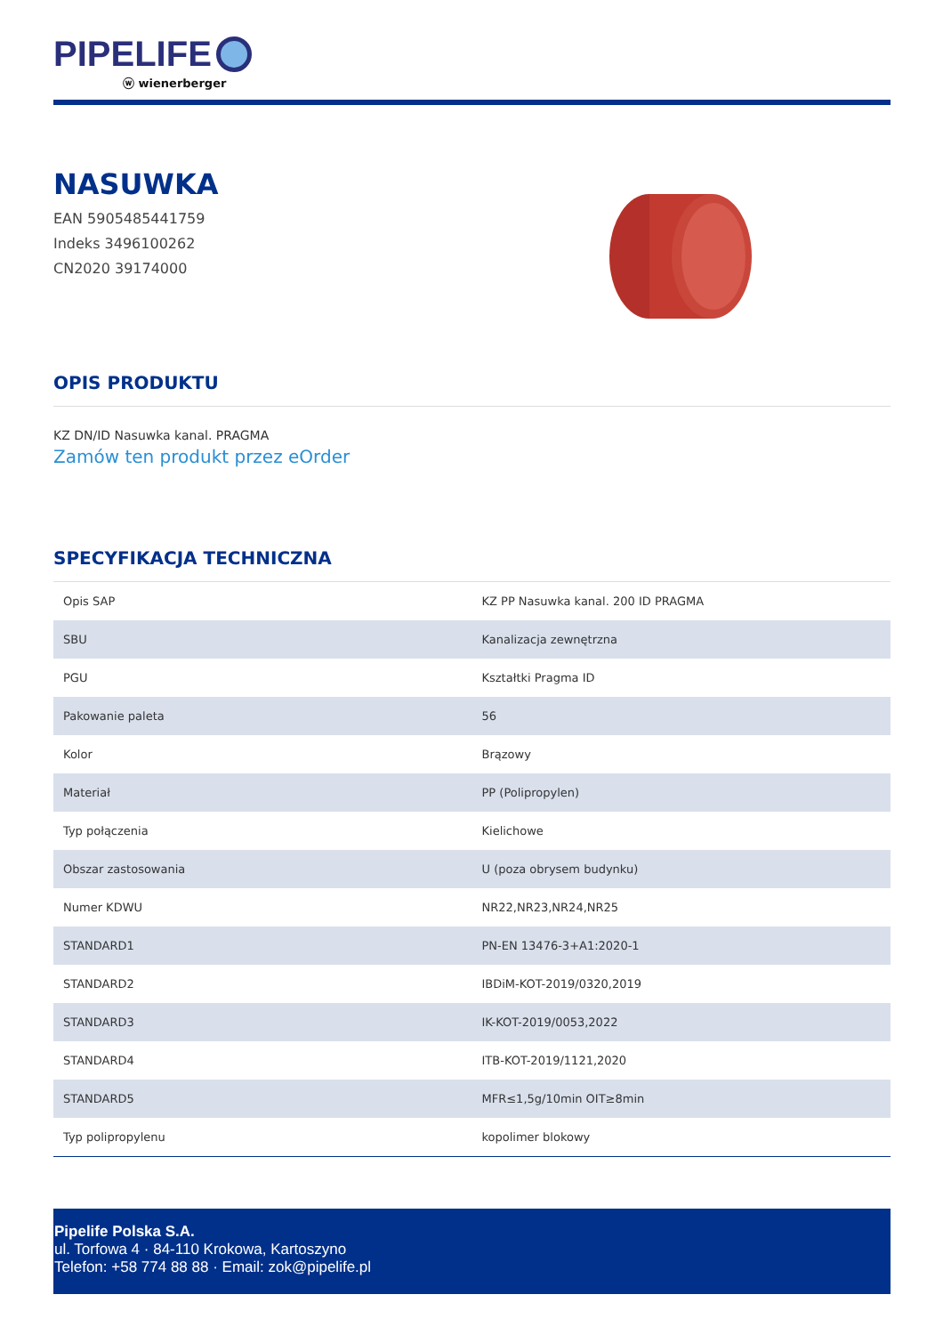PIPELIFE
ⓦ wienerberger
NASUWKA
EAN 5905485441759
Indeks 3496100262
CN2020 39174000
OPIS PRODUKTU
KZ DN/ID Nasuwka kanal. PRAGMA
Zamów ten produkt przez eOrder
SPECYFIKACJA TECHNICZNA
| Opis SAP | KZ PP Nasuwka kanal. 200 ID PRAGMA |
| SBU | Kanalizacja zewnętrzna |
| PGU | Kształtki Pragma ID |
| Pakowanie paleta | 56 |
| Kolor | Brązowy |
| Materiał | PP (Polipropylen) |
| Typ połączenia | Kielichowe |
| Obszar zastosowania | U (poza obrysem budynku) |
| Numer KDWU | NR22,NR23,NR24,NR25 |
| STANDARD1 | PN-EN 13476-3+A1:2020-1 |
| STANDARD2 | IBDiM-KOT-2019/0320,2019 |
| STANDARD3 | IK-KOT-2019/0053,2022 |
| STANDARD4 | ITB-KOT-2019/1121,2020 |
| STANDARD5 | MFR≤1,5g/10min OIT≥8min |
| Typ polipropylenu | kopolimer blokowy |
Pipelife Polska S.A.
ul. Torfowa 4 · 84-110 Krokowa, Kartoszyno
Telefon: +58 774 88 88 · Email: zok@pipelife.pl